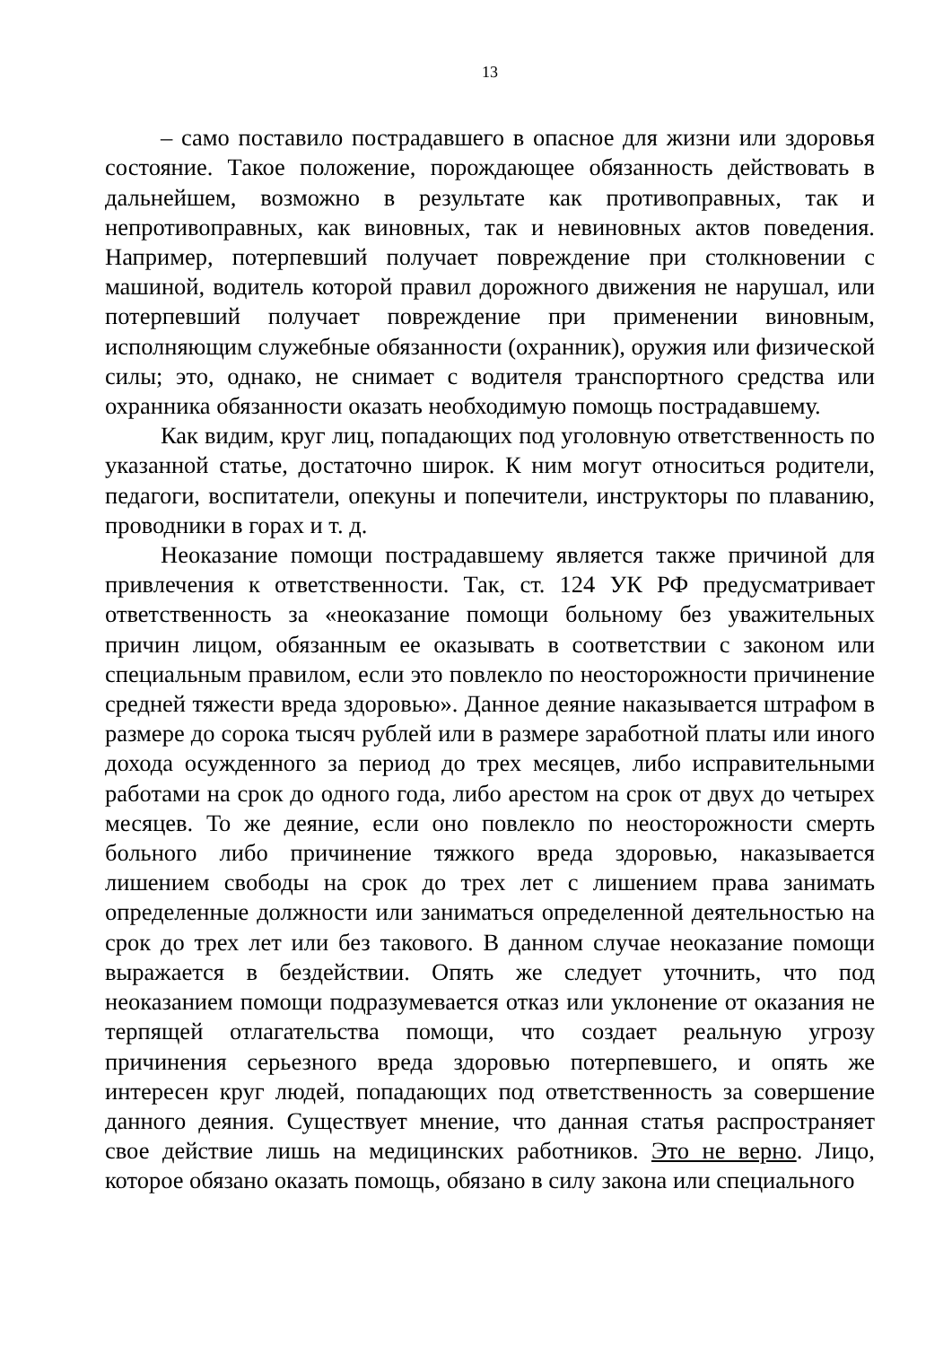13
– само поставило пострадавшего в опасное для жизни или здоровья состояние. Такое положение, порождающее обязанность действовать в дальнейшем, возможно в результате как противоправных, так и непротивоправных, как виновных, так и невиновных актов поведения. Например, потерпевший получает повреждение при столкновении с машиной, водитель которой правил дорожного движения не нарушал, или потерпевший получает повреждение при применении виновным, исполняющим служебные обязанности (охранник), оружия или физической силы; это, однако, не снимает с водителя транспортного средства или охранника обязанности оказать необходимую помощь пострадавшему.
Как видим, круг лиц, попадающих под уголовную ответственность по указанной статье, достаточно широк. К ним могут относиться родители, педагоги, воспитатели, опекуны и попечители, инструкторы по плаванию, проводники в горах и т. д.
Неоказание помощи пострадавшему является также причиной для привлечения к ответственности. Так, ст. 124 УК РФ предусматривает ответственность за «неоказание помощи больному без уважительных причин лицом, обязанным ее оказывать в соответствии с законом или специальным правилом, если это повлекло по неосторожности причинение средней тяжести вреда здоровью». Данное деяние наказывается штрафом в размере до сорока тысяч рублей или в размере заработной платы или иного дохода осужденного за период до трех месяцев, либо исправительными работами на срок до одного года, либо арестом на срок от двух до четырех месяцев. То же деяние, если оно повлекло по неосторожности смерть больного либо причинение тяжкого вреда здоровью, наказывается лишением свободы на срок до трех лет с лишением права занимать определенные должности или заниматься определенной деятельностью на срок до трех лет или без такового. В данном случае неоказание помощи выражается в бездействии. Опять же следует уточнить, что под неоказанием помощи подразумевается отказ или уклонение от оказания не терпящей отлагательства помощи, что создает реальную угрозу причинения серьезного вреда здоровью потерпевшего, и опять же интересен круг людей, попадающих под ответственность за совершение данного деяния. Существует мнение, что данная статья распространяет свое действие лишь на медицинских работников. Это не верно. Лицо, которое обязано оказать помощь, обязано в силу закона или специального